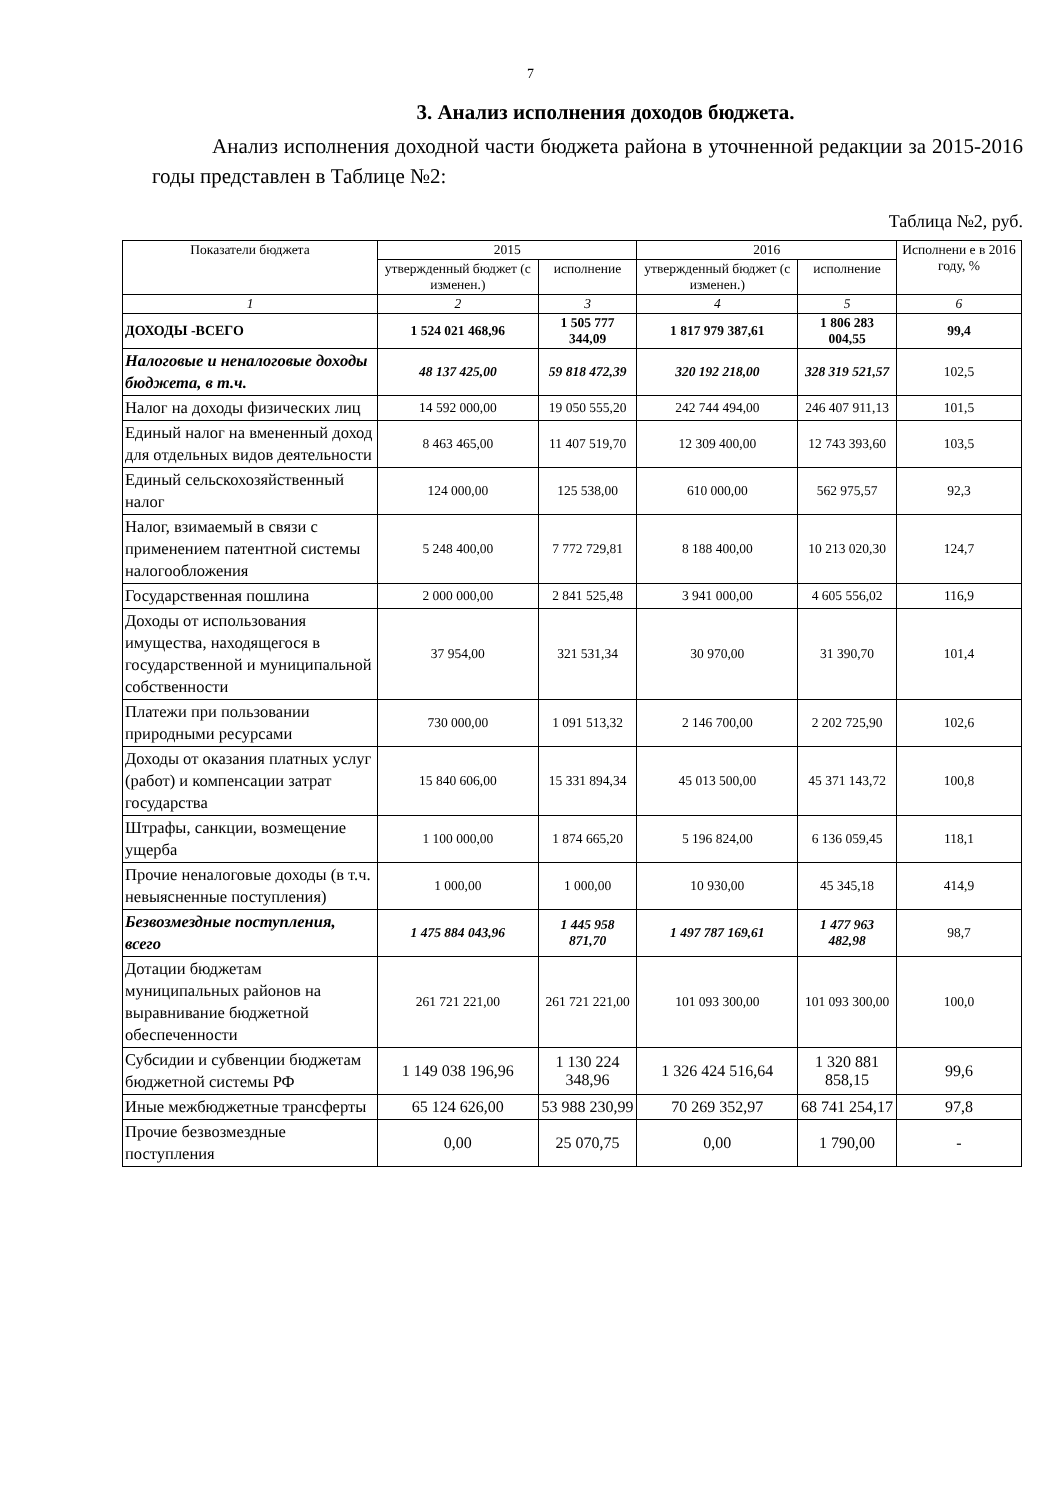7
3. Анализ исполнения доходов бюджета.
Анализ исполнения доходной части бюджета района в уточненной редакции за 2015-2016 годы представлен в Таблице №2:
Таблица №2, руб.
| Показатели бюджета | 2015 | | 2016 | | Исполнени е в 2016 году, % |
| --- | --- | --- | --- | --- | --- |
| | утвержденный бюджет (с изменен.) | исполнение | утвержденный бюджет (с изменен.) | исполнение | |
| 1 | 2 | 3 | 4 | 5 | 6 |
| ДОХОДЫ -ВСЕГО | 1 524 021 468,96 | 1 505 777 344,09 | 1 817 979 387,61 | 1 806 283 004,55 | 99,4 |
| Налоговые и неналоговые доходы бюджета, в т.ч. | 48 137 425,00 | 59 818 472,39 | 320 192 218,00 | 328 319 521,57 | 102,5 |
| Налог на доходы физических лиц | 14 592 000,00 | 19 050 555,20 | 242 744 494,00 | 246 407 911,13 | 101,5 |
| Единый налог на вмененный доход для отдельных видов деятельности | 8 463 465,00 | 11 407 519,70 | 12 309 400,00 | 12 743 393,60 | 103,5 |
| Единый сельскохозяйственный налог | 124 000,00 | 125 538,00 | 610 000,00 | 562 975,57 | 92,3 |
| Налог, взимаемый в связи с применением патентной системы налогообложения | 5 248 400,00 | 7 772 729,81 | 8 188 400,00 | 10 213 020,30 | 124,7 |
| Государственная пошлина | 2 000 000,00 | 2 841 525,48 | 3 941 000,00 | 4 605 556,02 | 116,9 |
| Доходы от использования имущества, находящегося в государственной и муниципальной собственности | 37 954,00 | 321 531,34 | 30 970,00 | 31 390,70 | 101,4 |
| Платежи при пользовании природными ресурсами | 730 000,00 | 1 091 513,32 | 2 146 700,00 | 2 202 725,90 | 102,6 |
| Доходы от оказания платных услуг (работ) и компенсации затрат государства | 15 840 606,00 | 15 331 894,34 | 45 013 500,00 | 45 371 143,72 | 100,8 |
| Штрафы, санкции, возмещение ущерба | 1 100 000,00 | 1 874 665,20 | 5 196 824,00 | 6 136 059,45 | 118,1 |
| Прочие неналоговые доходы (в т.ч. невыясненные поступления) | 1 000,00 | 1 000,00 | 10 930,00 | 45 345,18 | 414,9 |
| Безвозмездные поступления, всего | 1 475 884 043,96 | 1 445 958 871,70 | 1 497 787 169,61 | 1 477 963 482,98 | 98,7 |
| Дотации бюджетам муниципальных районов на выравнивание бюджетной обеспеченности | 261 721 221,00 | 261 721 221,00 | 101 093 300,00 | 101 093 300,00 | 100,0 |
| Субсидии и субвенции бюджетам бюджетной системы РФ | 1 149 038 196,96 | 1 130 224 348,96 | 1 326 424 516,64 | 1 320 881 858,15 | 99,6 |
| Иные межбюджетные трансферты | 65 124 626,00 | 53 988 230,99 | 70 269 352,97 | 68 741 254,17 | 97,8 |
| Прочие безвозмездные поступления | 0,00 | 25 070,75 | 0,00 | 1 790,00 | - |